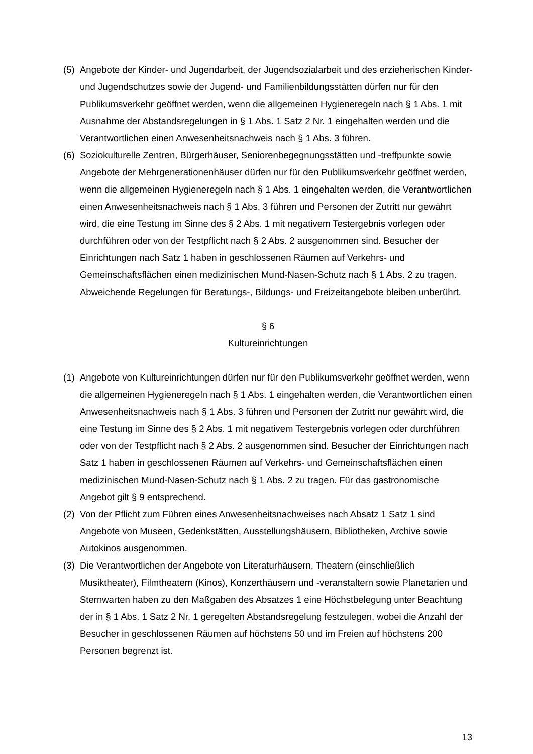(5) Angebote der Kinder- und Jugendarbeit, der Jugendsozialarbeit und des erzieherischen Kinder- und Jugendschutzes sowie der Jugend- und Familienbildungsstätten dürfen nur für den Publikumsverkehr geöffnet werden, wenn die allgemeinen Hygieneregeln nach § 1 Abs. 1 mit Ausnahme der Abstandsregelungen in § 1 Abs. 1 Satz 2 Nr. 1 eingehalten werden und die Verantwortlichen einen Anwesenheitsnachweis nach § 1 Abs. 3 führen.
(6) Soziokulturelle Zentren, Bürgerhäuser, Seniorenbegegnungsstätten und -treffpunkte sowie Angebote der Mehrgenerationenhäuser dürfen nur für den Publikumsverkehr geöffnet werden, wenn die allgemeinen Hygieneregeln nach § 1 Abs. 1 eingehalten werden, die Verantwortlichen einen Anwesenheitsnachweis nach § 1 Abs. 3 führen und Personen der Zutritt nur gewährt wird, die eine Testung im Sinne des § 2 Abs. 1 mit negativem Testergebnis vorlegen oder durchführen oder von der Testpflicht nach § 2 Abs. 2 ausgenommen sind. Besucher der Einrichtungen nach Satz 1 haben in geschlossenen Räumen auf Verkehrs- und Gemeinschaftsflächen einen medizinischen Mund-Nasen-Schutz nach § 1 Abs. 2 zu tragen. Abweichende Regelungen für Beratungs-, Bildungs- und Freizeitangebote bleiben unberührt.
§ 6
Kultureinrichtungen
(1) Angebote von Kultureinrichtungen dürfen nur für den Publikumsverkehr geöffnet werden, wenn die allgemeinen Hygieneregeln nach § 1 Abs. 1 eingehalten werden, die Verantwortlichen einen Anwesenheitsnachweis nach § 1 Abs. 3 führen und Personen der Zutritt nur gewährt wird, die eine Testung im Sinne des § 2 Abs. 1 mit negativem Testergebnis vorlegen oder durchführen oder von der Testpflicht nach § 2 Abs. 2 ausgenommen sind. Besucher der Einrichtungen nach Satz 1 haben in geschlossenen Räumen auf Verkehrs- und Gemeinschaftsflächen einen medizinischen Mund-Nasen-Schutz nach § 1 Abs. 2 zu tragen. Für das gastronomische Angebot gilt § 9 entsprechend.
(2) Von der Pflicht zum Führen eines Anwesenheitsnachweises nach Absatz 1 Satz 1 sind Angebote von Museen, Gedenkstätten, Ausstellungshäusern, Bibliotheken, Archive sowie Autokinos ausgenommen.
(3) Die Verantwortlichen der Angebote von Literaturhäusern, Theatern (einschließlich Musiktheater), Filmtheatern (Kinos), Konzerthäusern und -veranstaltern sowie Planetarien und Sternwarten haben zu den Maßgaben des Absatzes 1 eine Höchstbelegung unter Beachtung der in § 1 Abs. 1 Satz 2 Nr. 1 geregelten Abstandsregelung festzulegen, wobei die Anzahl der Besucher in geschlossenen Räumen auf höchstens 50 und im Freien auf höchstens 200 Personen begrenzt ist.
13